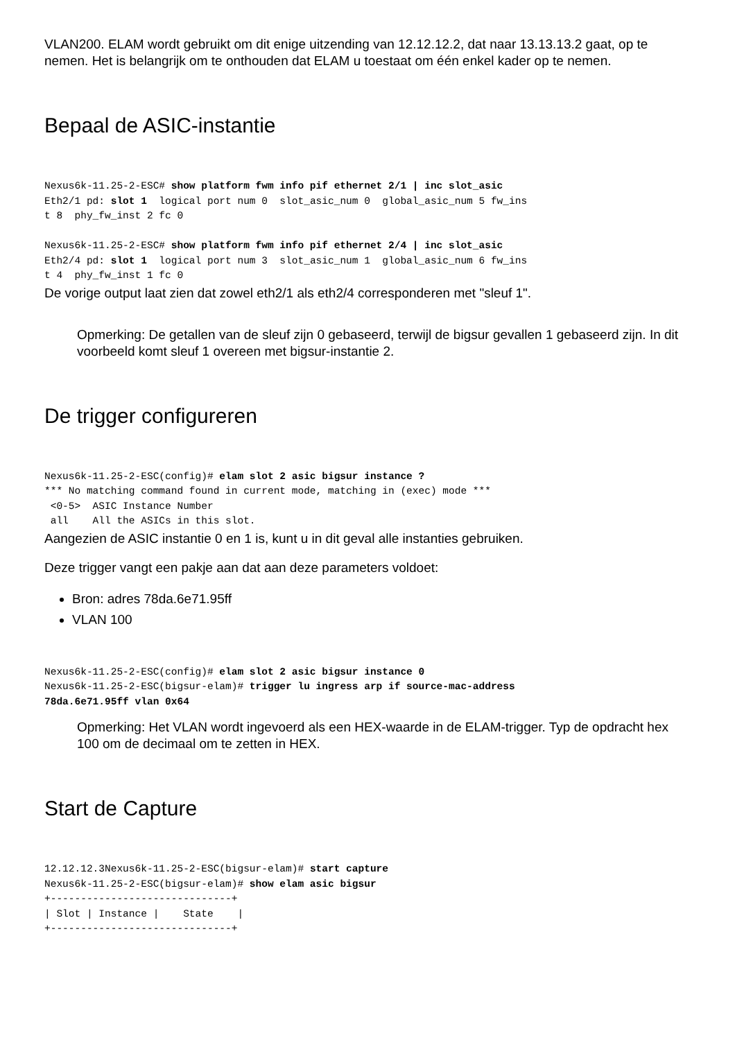VLAN200. ELAM wordt gebruikt om dit enige uitzending van 12.12.12.2, dat naar 13.13.13.2 gaat, op te nemen. Het is belangrijk om te onthouden dat ELAM u toestaat om één enkel kader op te nemen.
Bepaal de ASIC-instantie
Nexus6k-11.25-2-ESC# show platform fwm info pif ethernet 2/1 | inc slot_asic
Eth2/1 pd: slot 1  logical port num 0  slot_asic_num 0  global_asic_num 5 fw_ins
t 8  phy_fw_inst 2 fc 0

Nexus6k-11.25-2-ESC# show platform fwm info pif ethernet 2/4 | inc slot_asic
Eth2/4 pd: slot 1  logical port num 3  slot_asic_num 1  global_asic_num 6 fw_ins
t 4  phy_fw_inst 1 fc 0
De vorige output laat zien dat zowel eth2/1 als eth2/4 corresponderen met "sleuf 1".
Opmerking: De getallen van de sleuf zijn 0 gebaseerd, terwijl de bigsur gevallen 1 gebaseerd zijn. In dit voorbeeld komt sleuf 1 overeen met bigsur-instantie 2.
De trigger configureren
Nexus6k-11.25-2-ESC(config)# elam slot 2 asic bigsur instance ?
*** No matching command found in current mode, matching in (exec) mode ***
 <0-5>  ASIC Instance Number
 all    All the ASICs in this slot.
Aangezien de ASIC instantie 0 en 1 is, kunt u in dit geval alle instanties gebruiken.
Deze trigger vangt een pakje aan dat aan deze parameters voldoet:
Bron: adres 78da.6e71.95ff
VLAN 100
Nexus6k-11.25-2-ESC(config)# elam slot 2 asic bigsur instance 0
Nexus6k-11.25-2-ESC(bigsur-elam)# trigger lu ingress arp if source-mac-address
78da.6e71.95ff vlan 0x64
Opmerking: Het VLAN wordt ingevoerd als een HEX-waarde in de ELAM-trigger. Typ de opdracht hex 100 om de decimaal om te zetten in HEX.
Start de Capture
12.12.12.3Nexus6k-11.25-2-ESC(bigsur-elam)# start capture
Nexus6k-11.25-2-ESC(bigsur-elam)# show elam asic bigsur
+------------------------------+
| Slot | Instance |    State    |
+------------------------------+